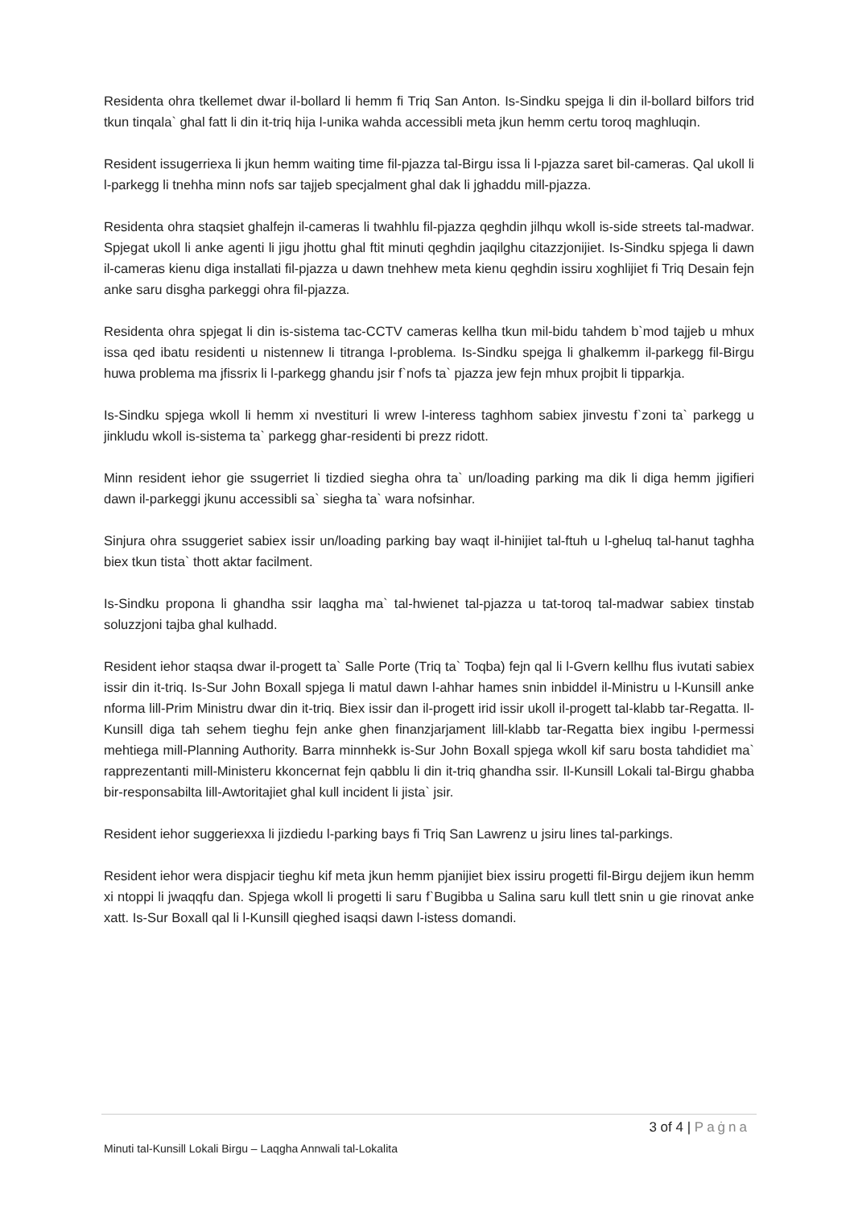Residenta ohra tkellemet dwar il-bollard li hemm fi Triq San Anton. Is-Sindku spejga li din il-bollard bilfors trid tkun tinqala` ghal fatt li din it-triq hija l-unika wahda accessibli meta jkun hemm certu toroq maghluqin.
Resident issugerriexa li jkun hemm waiting time fil-pjazza tal-Birgu issa li l-pjazza saret bil-cameras. Qal ukoll li l-parkegg li tnehha minn nofs sar tajjeb specjalment ghal dak li jghaddu mill-pjazza.
Residenta ohra staqsiet ghalfejn il-cameras li twahhlu fil-pjazza qeghdin jilhqu wkoll is-side streets tal-madwar. Spjegat ukoll li anke agenti li jigu jhottu ghal ftit minuti qeghdin jaqilghu citazzjonijiet. Is-Sindku spjega li dawn il-cameras kienu diga installati fil-pjazza u dawn tnehhew meta kienu qeghdin issiru xoghlijiet fi Triq Desain fejn anke saru disgha parkeggi ohra fil-pjazza.
Residenta ohra spjegat li din is-sistema tac-CCTV cameras kellha tkun mil-bidu tahdem b`mod tajjeb u mhux issa qed ibatu residenti u nistennew li titranga l-problema. Is-Sindku spejga li ghalkemm il-parkegg fil-Birgu huwa problema ma jfissrix li l-parkegg ghandu jsir f`nofs ta` pjazza jew fejn mhux projbit li tipparkja.
Is-Sindku spjega wkoll li hemm xi nvestituri li wrew l-interess taghhom sabiex jinvestu f`zoni ta` parkegg u jinkludu wkoll is-sistema ta` parkegg ghar-residenti bi prezz ridott.
Minn resident iehor gie ssugerriet li tizdied siegha ohra ta` un/loading parking ma dik li diga hemm jigifieri dawn il-parkeggi jkunu accessibli sa` siegha ta` wara nofsinhar.
Sinjura ohra ssuggeriet sabiex issir un/loading parking bay waqt il-hinijiet tal-ftuh u l-gheluq tal-hanut taghha biex tkun tista` thott aktar facilment.
Is-Sindku propona li ghandha ssir laqgha ma` tal-hwienet tal-pjazza u tat-toroq tal-madwar sabiex tinstab soluzzjoni tajba ghal kulhadd.
Resident iehor staqsa dwar il-progett ta` Salle Porte (Triq ta` Toqba) fejn qal li l-Gvern kellhu flus ivutati sabiex issir din it-triq. Is-Sur John Boxall spjega li matul dawn l-ahhar hames snin inbiddel il-Ministru u l-Kunsill anke nforma lill-Prim Ministru dwar din it-triq. Biex issir dan il-progett irid issir ukoll il-progett tal-klabb tar-Regatta. Il-Kunsill diga tah sehem tieghu fejn anke ghen finanzjarjament lill-klabb tar-Regatta biex ingibu l-permessi mehtiega mill-Planning Authority. Barra minnhekk is-Sur John Boxall spjega wkoll kif saru bosta tahdidiet ma` rapprezentanti mill-Ministeru kkoncernat fejn qabblu li din it-triq ghandha ssir. Il-Kunsill Lokali tal-Birgu ghabba bir-responsabilta lill-Awtoritajiet ghal kull incident li jista` jsir.
Resident iehor suggeriexxa li jizdiedu l-parking bays fi Triq San Lawrenz u jsiru lines tal-parkings.
Resident iehor wera dispjacir tieghu kif meta jkun hemm pjanijiet biex issiru progetti fil-Birgu dejjem ikun hemm xi ntoppi li jwaqqfu dan. Spjega wkoll li progetti li saru f`Bugibba u Salina saru kull tlett snin u gie rinovat anke xatt. Is-Sur Boxall qal li l-Kunsill qieghed isaqsi dawn l-istess domandi.
3 of 4 | Paġna
Minuti tal-Kunsill Lokali Birgu – Laqgha Annwali tal-Lokalita